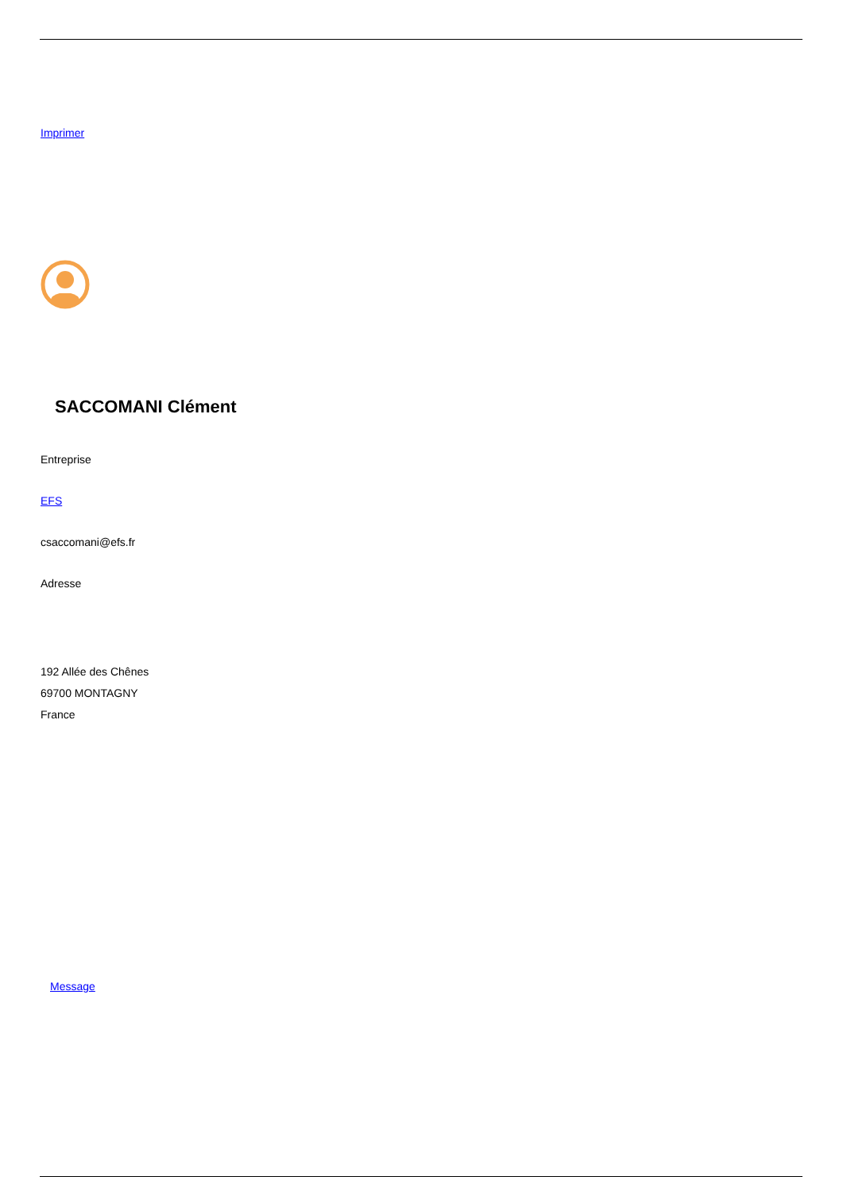Imprimer
SACCOMANI Clément
Entreprise
EFS
csaccomani@efs.fr
Adresse
192 Allée des Chênes
69700 MONTAGNY
France
Message